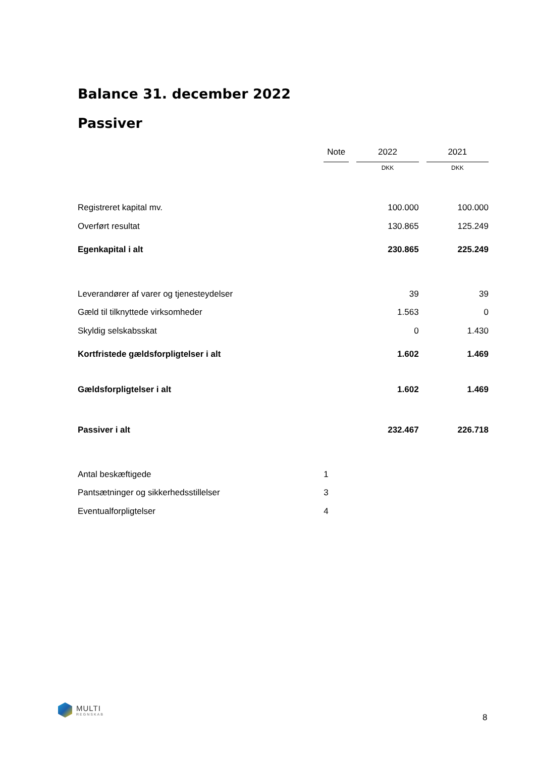Balance 31. december 2022
Passiver
| | Note | | 2022 | | 2021 |
| | | | DKK | | DKK |
| Registreret kapital mv. | | | 100.000 | | 100.000 |
| Overført resultat | | | 130.865 | | 125.249 |
| Egenkapital i alt | | | 230.865 | | 225.249 |
| Leverandører af varer og tjenesteydelser | | | 39 | | 39 |
| Gæld til tilknyttede virksomheder | | | 1.563 | | 0 |
| Skyldig selskabsskat | | | 0 | | 1.430 |
| Kortfristede gældsforpligtelser i alt | | | 1.602 | | 1.469 |
| Gældsforpligtelser i alt | | | 1.602 | | 1.469 |
| Passiver i alt | | | 232.467 | | 226.718 |
| Antal beskæftigede | 1 | | | | |
| Pantsætninger og sikkerhedsstillelser | 3 | | | | |
| Eventualforpligtelser | 4 | | | | |
MULTI
REGNSKAB
8